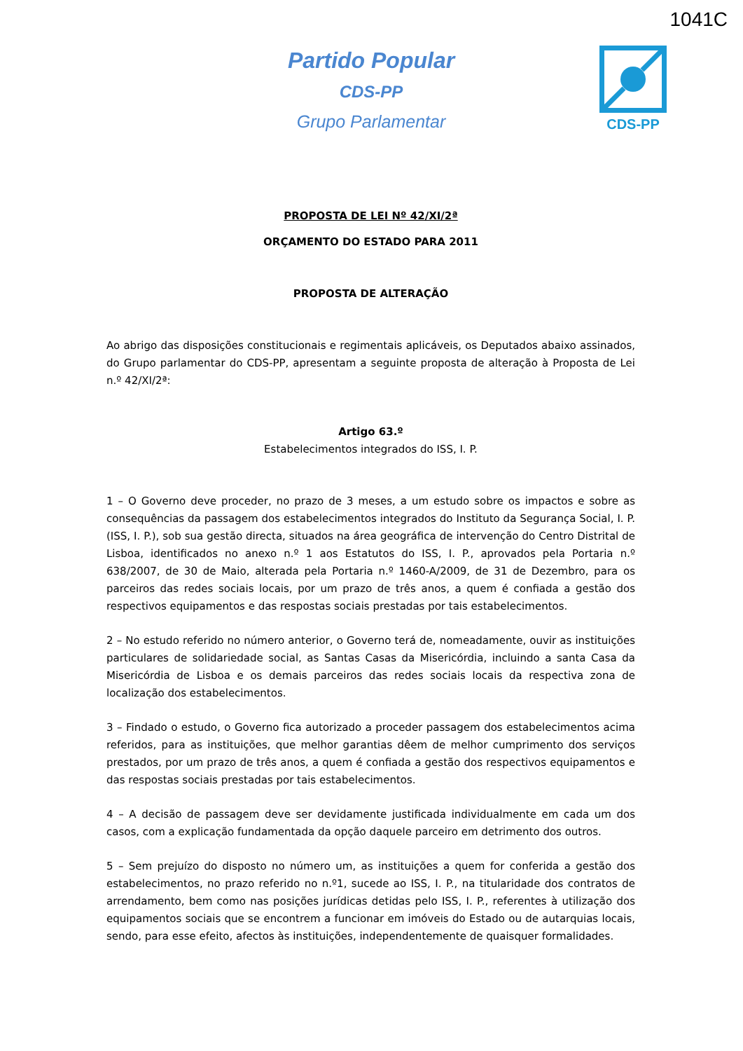1041C
Partido Popular
CDS-PP
Grupo Parlamentar
CDS-PP
PROPOSTA DE LEI Nº 42/XI/2ª
ORÇAMENTO DO ESTADO PARA 2011
PROPOSTA DE ALTERAÇÃO
Ao abrigo das disposições constitucionais e regimentais aplicáveis, os Deputados abaixo assinados, do Grupo parlamentar do CDS-PP, apresentam a seguinte proposta de alteração à Proposta de Lei n.º 42/XI/2ª:
Artigo 63.º
Estabelecimentos integrados do ISS, I. P.
1 – O Governo deve proceder, no prazo de 3 meses, a um estudo sobre os impactos e sobre as consequências da passagem dos estabelecimentos integrados do Instituto da Segurança Social, I. P. (ISS, I. P.), sob sua gestão directa, situados na área geográfica de intervenção do Centro Distrital de Lisboa, identificados no anexo n.º 1 aos Estatutos do ISS, I. P., aprovados pela Portaria n.º 638/2007, de 30 de Maio, alterada pela Portaria n.º 1460-A/2009, de 31 de Dezembro, para os parceiros das redes sociais locais, por um prazo de três anos, a quem é confiada a gestão dos respectivos equipamentos e das respostas sociais prestadas por tais estabelecimentos.
2 – No estudo referido no número anterior, o Governo terá de, nomeadamente, ouvir as instituições particulares de solidariedade social, as Santas Casas da Misericórdia, incluindo a santa Casa da Misericórdia de Lisboa e os demais parceiros das redes sociais locais da respectiva zona de localização dos estabelecimentos.
3 – Findado o estudo, o Governo fica autorizado a proceder passagem dos estabelecimentos acima referidos, para as instituições, que melhor garantias dêem de melhor cumprimento dos serviços prestados, por um prazo de três anos, a quem é confiada a gestão dos respectivos equipamentos e das respostas sociais prestadas por tais estabelecimentos.
4 – A decisão de passagem deve ser devidamente justificada individualmente em cada um dos casos, com a explicação fundamentada da opção daquele parceiro em detrimento dos outros.
5 – Sem prejuízo do disposto no número um, as instituições a quem for conferida a gestão dos estabelecimentos, no prazo referido no n.º1, sucede ao ISS, I. P., na titularidade dos contratos de arrendamento, bem como nas posições jurídicas detidas pelo ISS, I. P., referentes à utilização dos equipamentos sociais que se encontrem a funcionar em imóveis do Estado ou de autarquias locais, sendo, para esse efeito, afectos às instituições, independentemente de quaisquer formalidades.